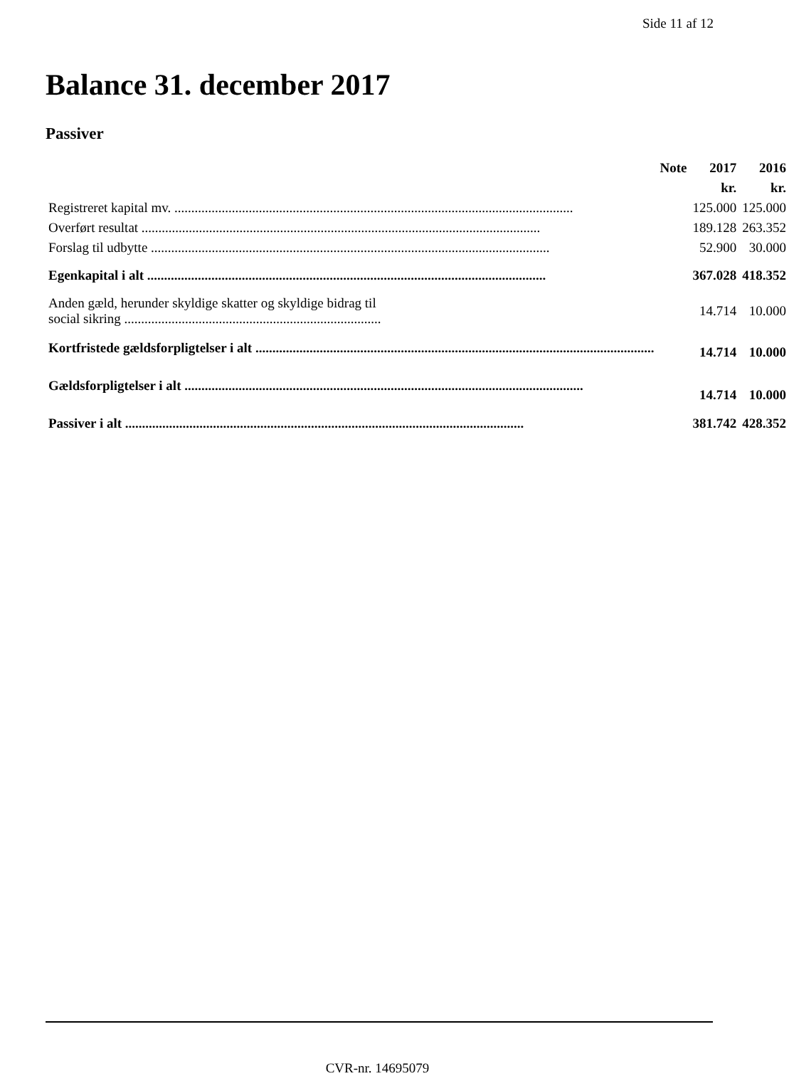Side 11 af 12
Balance 31. december 2017
Passiver
| | Note | 2017 | 2016 |
| --- | --- | --- | --- |
| | | kr. | kr. |
| Registreret kapital mv. | | 125.000 | 125.000 |
| Overført resultat | | 189.128 | 263.352 |
| Forslag til udbytte | | 52.900 | 30.000 |
| Egenkapital i alt | | 367.028 | 418.352 |
| Anden gæld, herunder skyldige skatter og skyldige bidrag til social sikring ............................................................................ | | 14.714 | 10.000 |
| Kortfristede gældsforpligtelser i alt | | 14.714 | 10.000 |
| Gældsforpligtelser i alt | | 14.714 | 10.000 |
| Passiver i alt | | 381.742 | 428.352 |
CVR-nr. 14695079